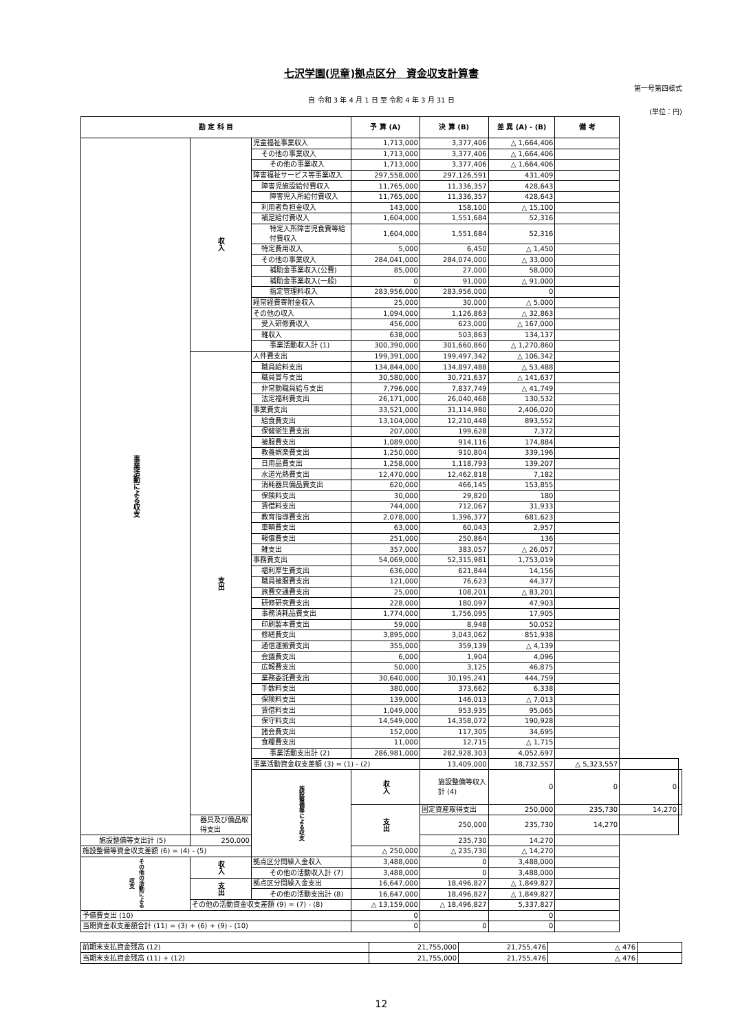七沢学園(児童)拠点区分　資金収支計算書
第一号第四様式
自 令和 3 年 4 月 1 日 至 令和 4 年 3 月 31 日
(単位：円)
| 勘 定 科 目 | | | 予 算 (A) | 決 算 (B) | 差 異 (A) - (B) | 備 考 | | |
| --- | --- | --- | --- | --- | --- | --- | --- | --- |
| 事業活動による収支 | 収入 | 児童福祉事業収入 | 1,713,000 | 3,377,406 | △ 1,664,406 | | | |
| | | その他の事業収入 | 1,713,000 | 3,377,406 | △ 1,664,406 | | | |
| | | その他の事業収入 | 1,713,000 | 3,377,406 | △ 1,664,406 | | | |
| | | 障害福祉サービス等事業収入 | 297,558,000 | 297,126,591 | 431,409 | | | |
| | | 障害児施設給付費収入 | 11,765,000 | 11,336,357 | 428,643 | | | |
| | | 障害児入所給付費収入 | 11,765,000 | 11,336,357 | 428,643 | | | |
| | | 利用者負担金収入 | 143,000 | 158,100 | △ 15,100 | | | |
| | | 補足給付費収入 | 1,604,000 | 1,551,684 | 52,316 | | | |
| | | 特定入所障害児食費等給付費収入 | 1,604,000 | 1,551,684 | 52,316 | | | |
| | | 特定費用収入 | 5,000 | 6,450 | △ 1,450 | | | |
| | | その他の事業収入 | 284,041,000 | 284,074,000 | △ 33,000 | | | |
| | | 補助金事業収入(公費) | 85,000 | 27,000 | 58,000 | | | |
| | | 補助金事業収入(一般) | 0 | 91,000 | △ 91,000 | | | |
| | | 指定管理料収入 | 283,956,000 | 283,956,000 | 0 | | | |
| | | 経常経費寄附金収入 | 25,000 | 30,000 | △ 5,000 | | | |
| | | その他の収入 | 1,094,000 | 1,126,863 | △ 32,863 | | | |
| | | 受入研修費収入 | 456,000 | 623,000 | △ 167,000 | | | |
| | | 雑収入 | 638,000 | 503,863 | 134,137 | | | |
| | | 事業活動収入計 (1) | 300,390,000 | 301,660,860 | △ 1,270,860 | | | |
| | 支出 | 人件費支出 | 199,391,000 | 199,497,342 | △ 106,342 | | | |
| | | 職員給料支出 | 134,844,000 | 134,897,488 | △ 53,488 | | | |
| | | 職員賞与支出 | 30,580,000 | 30,721,637 | △ 141,637 | | | |
| | | 非常勤職員給与支出 | 7,796,000 | 7,837,749 | △ 41,749 | | | |
| | | 法定福利費支出 | 26,171,000 | 26,040,468 | 130,532 | | | |
| | | 事業費支出 | 33,521,000 | 31,114,980 | 2,406,020 | | | |
| | | 給食費支出 | 13,104,000 | 12,210,448 | 893,552 | | | |
| | | 保健衛生費支出 | 207,000 | 199,628 | 7,372 | | | |
| | | 被服費支出 | 1,089,000 | 914,116 | 174,884 | | | |
| | | 教養娯楽費支出 | 1,250,000 | 910,804 | 339,196 | | | |
| | | 日用品費支出 | 1,258,000 | 1,118,793 | 139,207 | | | |
| | | 水道光熱費支出 | 12,470,000 | 12,462,818 | 7,182 | | | |
| | | 消耗器具備品費支出 | 620,000 | 466,145 | 153,855 | | | |
| | | 保険料支出 | 30,000 | 29,820 | 180 | | | |
| | | 賃借料支出 | 744,000 | 712,067 | 31,933 | | | |
| | | 教育指導費支出 | 2,078,000 | 1,396,377 | 681,623 | | | |
| | | 車輌費支出 | 63,000 | 60,043 | 2,957 | | | |
| | | 報償費支出 | 251,000 | 250,864 | 136 | | | |
| | | 雑支出 | 357,000 | 383,057 | △ 26,057 | | | |
| | | 事務費支出 | 54,069,000 | 52,315,981 | 1,753,019 | | | |
| | | 福利厚生費支出 | 636,000 | 621,844 | 14,156 | | | |
| | | 職員被服費支出 | 121,000 | 76,623 | 44,377 | | | |
| | | 旅費交通費支出 | 25,000 | 108,201 | △ 83,201 | | | |
| | | 研修研究費支出 | 228,000 | 180,097 | 47,903 | | | |
| | | 事務消耗品費支出 | 1,774,000 | 1,756,095 | 17,905 | | | |
| | | 印刷製本費支出 | 59,000 | 8,948 | 50,052 | | | |
| | | 修繕費支出 | 3,895,000 | 3,043,062 | 851,938 | | | |
| | | 通信運搬費支出 | 355,000 | 359,139 | △ 4,139 | | | |
| | | 会議費支出 | 6,000 | 1,904 | 4,096 | | | |
| | | 広報費支出 | 50,000 | 3,125 | 46,875 | | | |
| | | 業務委託費支出 | 30,640,000 | 30,195,241 | 444,759 | | | |
| | | 手数料支出 | 380,000 | 373,662 | 6,338 | | | |
| | | 保険料支出 | 139,000 | 146,013 | △ 7,013 | | | |
| | | 賃借料支出 | 1,049,000 | 953,935 | 95,065 | | | |
| | | 保守料支出 | 14,549,000 | 14,358,072 | 190,928 | | | |
| | | 諸会費支出 | 152,000 | 117,305 | 34,695 | | | |
| | | 食糧費支出 | 11,000 | 12,715 | △ 1,715 | | | |
| | | 事業活動支出計 (2) | 286,981,000 | 282,928,303 | 4,052,697 | | | |
| | | 事業活動資金収支差額 (3) = (1) - (2) | | 13,409,000 | 18,732,557 | △ 5,323,557 | | |
| | | 施設整備等による収支 | 収入 | 施設整備等収入計 (4) | 0 | 0 | 0 | |
| | | | 支出 | 固定資産取得支出 | 250,000 | 235,730 | 14,270 | |
| | 器具及び備品取得支出 | | | 250,000 | 235,730 | 14,270 | | |
| 施設整備等支出計 (5) | 250,000 | | | 235,730 | 14,270 | | | |
| 施設整備等資金収支差額 (6) = (4) - (5) | | | △ 250,000 | △ 235,730 | △ 14,270 | | | |
| その他の活動による収支 | 収入 | 拠点区分間繰入金収入 | 3,488,000 | 0 | 3,488,000 | | | |
| | | その他の活動収入計 (7) | 3,488,000 | 0 | 3,488,000 | | | |
| | 支出 | 拠点区分間繰入金支出 | 16,647,000 | 18,496,827 | △ 1,849,827 | | | |
| | | その他の活動支出計 (8) | 16,647,000 | 18,496,827 | △ 1,849,827 | | | |
| | その他の活動資金収支差額 (9) = (7) - (8) | | △ 13,159,000 | △ 18,496,827 | 5,337,827 | | | |
| 予備費支出 (10) | | | 0 | | 0 | | | |
| 当期資金収支差額合計 (11) = (3) + (6) + (9) - (10) | | | 0 | 0 | 0 | | | |
| 前期末支払資金残高 (12) | 21,755,000 | 21,755,476 | △ 476 | |
| 当期末支払資金残高 (11) + (12) | 21,755,000 | 21,755,476 | △ 476 | |
12